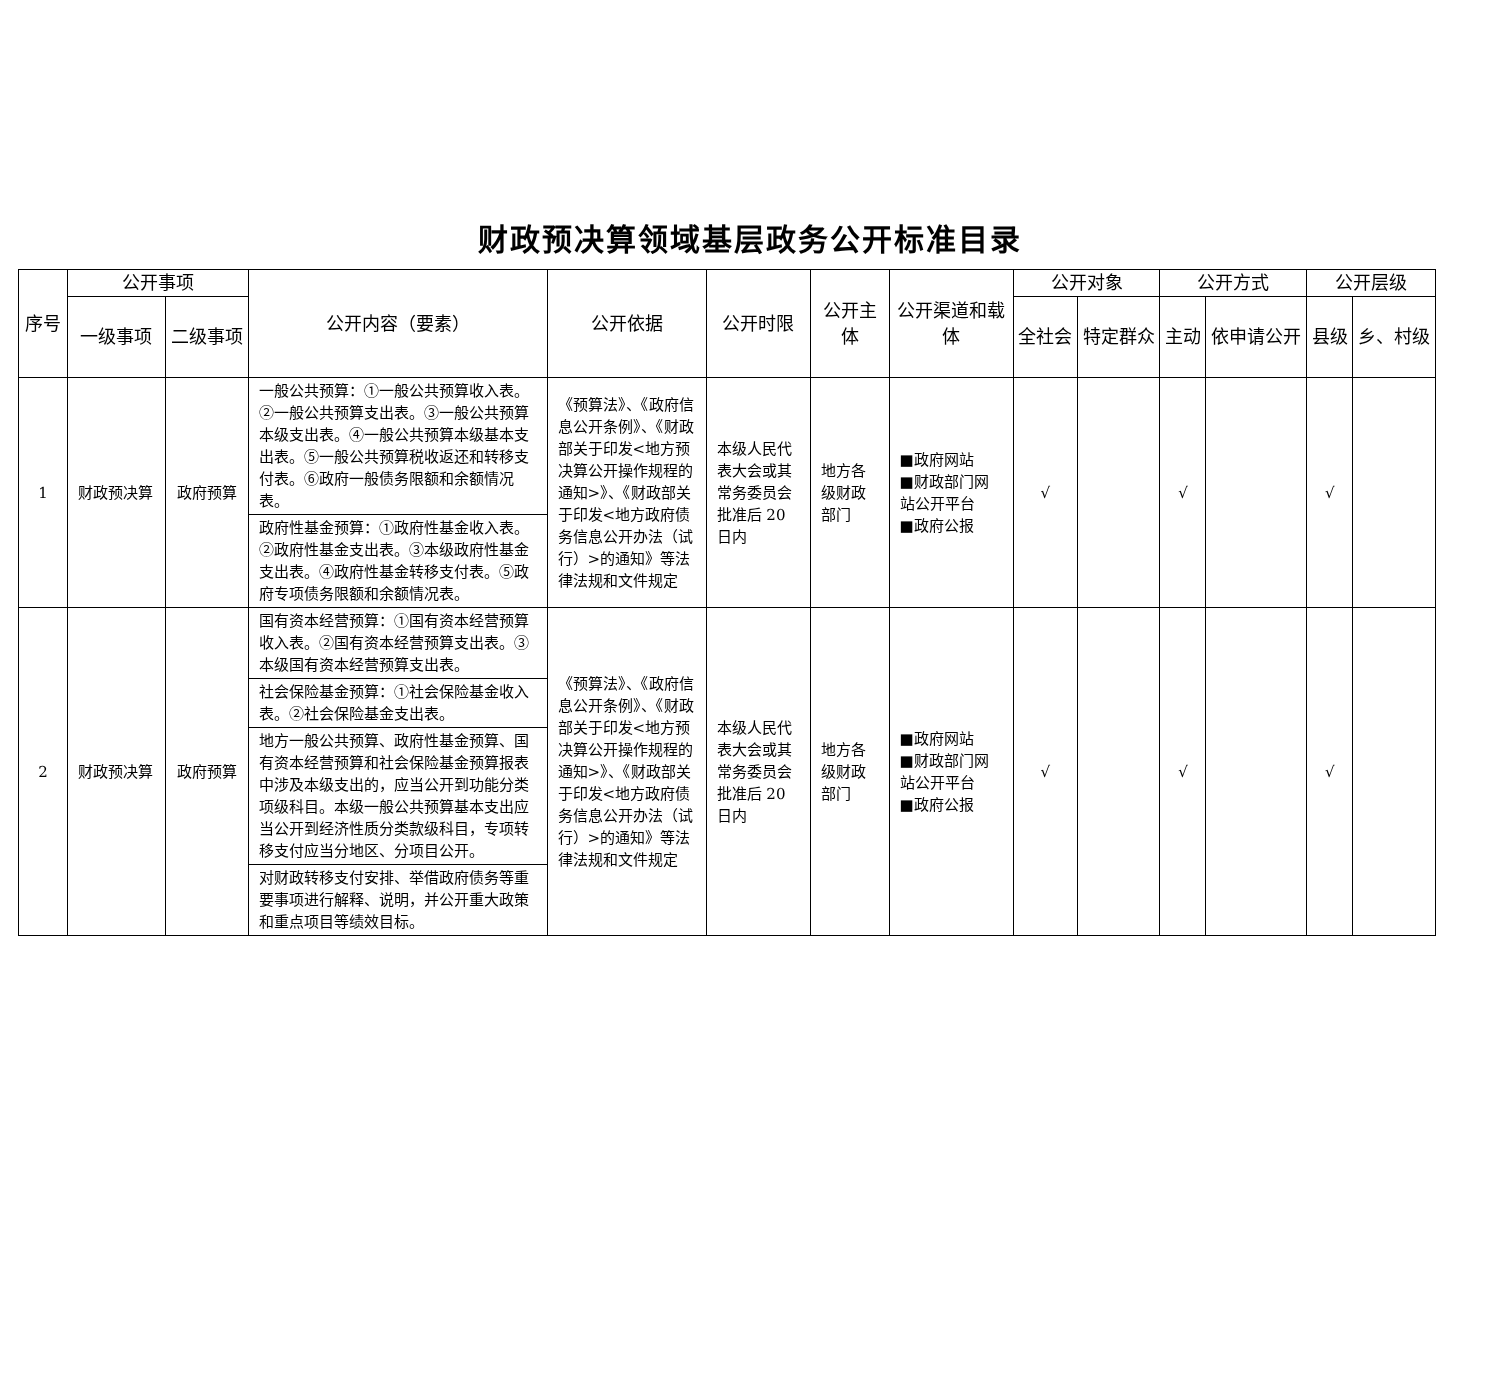财政预决算领域基层政务公开标准目录
| 序号 | 公开事项 | | 公开内容（要素） | 公开依据 | 公开时限 | 公开主体 | 公开渠道和载体 | 公开对象 | | 公开方式 | | 公开层级 | |
| --- | --- | --- | --- | --- | --- | --- | --- | --- | --- | --- | --- | --- | --- |
| | 一级事项 | 二级事项 | | | | | | 全社会 | 特定群众 | 主动 | 依申请公开 | 县级 | 乡、村级 |
| 1 | 财政预决算 | 政府预算 | / 一般公共预算：①一般公共预算收入表。②一般公共预算支出表。③一般公共预算本级支出表。④一般公共预算本级基本支出表。⑤一般公共预算税收返还和转移支付表。⑥政府一般债务限额和余额情况表。 / / 政府性基金预算：①政府性基金收入表。②政府性基金支出表。③本级政府性基金支出表。④政府性基金转移支付表。⑤政府专项债务限额和余额情况表。 / | 《预算法》、《政府信息公开条例》、《财政部关于印发<地方预决算公开操作规程的通知>》、《财政部关于印发<地方政府债务信息公开办法（试行）>的通知》等法律法规和文件规定 | 本级人民代表大会或其常务委员会批准后 20 日内 | 地方各级财政部门 | ■政府网站 ■财政部门网站公开平台 ■政府公报 | √ | | √ | | √ | |
| 2 | 财政预决算 | 政府预算 | / 国有资本经营预算：①国有资本经营预算收入表。②国有资本经营预算支出表。③本级国有资本经营预算支出表。 / / 社会保险基金预算：①社会保险基金收入表。②社会保险基金支出表。 / / 地方一般公共预算、政府性基金预算、国有资本经营预算和社会保险基金预算报表中涉及本级支出的，应当公开到功能分类项级科目。本级一般公共预算基本支出应当公开到经济性质分类款级科目，专项转移支付应当分地区、分项目公开。 / / 对财政转移支付安排、举借政府债务等重要事项进行解释、说明，并公开重大政策和重点项目等绩效目标。 / | 《预算法》、《政府信息公开条例》、《财政部关于印发<地方预决算公开操作规程的通知>》、《财政部关于印发<地方政府债务信息公开办法（试行）>的通知》等法律法规和文件规定 | 本级人民代表大会或其常务委员会批准后 20 日内 | 地方各级财政部门 | ■政府网站 ■财政部门网站公开平台 ■政府公报 | √ | | √ | | √ | |